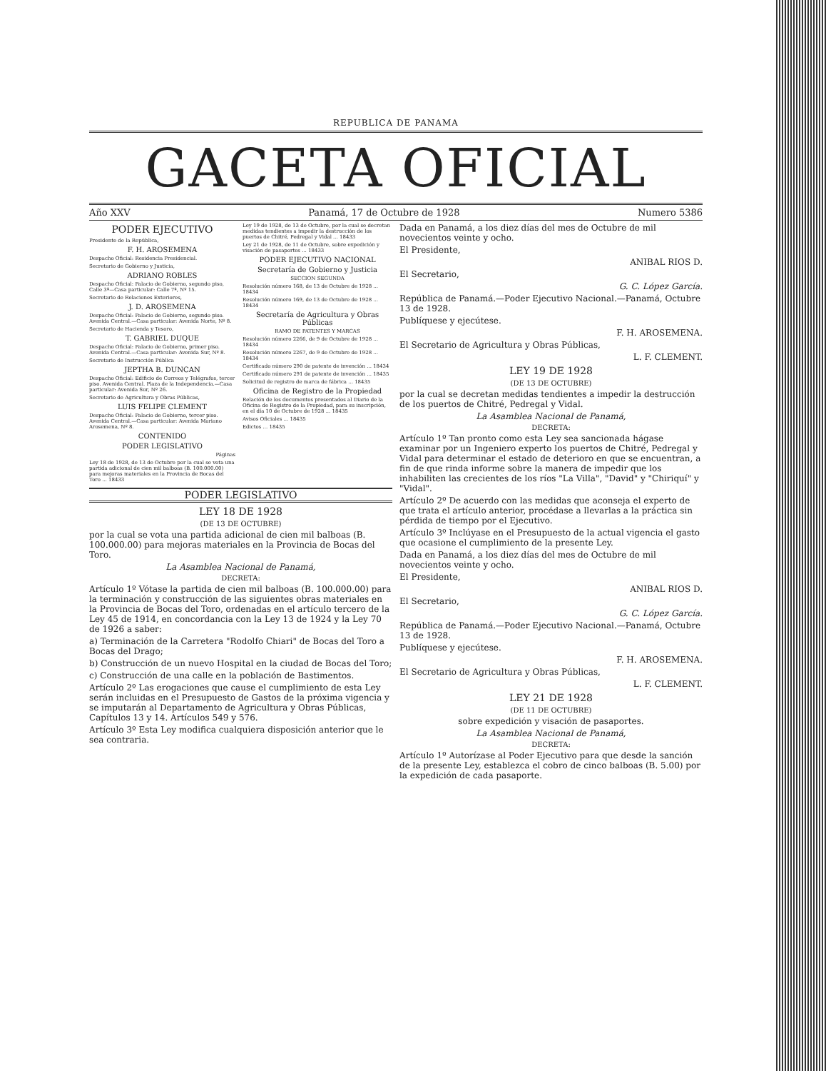REPUBLICA DE PANAMA
GACETA OFICIAL
Año XXV Panamá, 17 de Octubre de 1928 Numero 5386
PODER EJECUTIVO
Presidente de la República,
F. H. AROSEMENA
Despacho Oficial: Residencia Presidencial.
Secretario de Gobierno y Justicia,
ADRIANO ROBLES
Despacho Oficial: Palacio de Gobierno, segundo piso, Calle 3ª—Casa particular: Calle 7ª, Nº 15.
Secretario de Relaciones Exteriores,
J. D. AROSEMENA
Despacho Oficial: Palacio de Gobierno, segundo piso. Avenida Central.—Casa particular: Avenida Norte, Nº 8.
Secretario de Hacienda y Tesoro,
T. GABRIEL DUQUE
Despacho Oficial: Palacio de Gobierno, primer piso. Avenida Central.—Casa particular: Avenida Sur, Nº 8.
Secretario de Instrucción Pública
JEPTHA B. DUNCAN
Despacho Oficial: Edificio de Correos y Telégrafos, tercer piso. Avenida Central. Plaza de la Independencia.—Casa particular: Avenida Sur, Nº 26.
Secretario de Agricultura y Obras Públicas,
LUIS FELIPE CLEMENT
Despacho Oficial: Palacio de Gobierno, tercer piso. Avenida Central.—Casa particular: Avenida Mariano Arosemena, Nº 8.
CONTENIDO
PODER LEGISLATIVO
Páginas
Ley 18 de 1928, de 13 de Octubre por la cual se vota una partida adicional de cien mil balboas (B. 100.000.00) para mejoras materiales en la Provincia de Bocas del Toro ... 18433
Ley 19 de 1928, de 13 de Octubre, por la cual se decretan medidas tendientes a impedir la destrucción de los puertos de Chitré, Pedregal y Vidal ... 18433
Ley 21 de 1928, de 11 de Octubre, sobre expedición y visación de pasaportes ... 18433
PODER EJECUTIVO NACIONAL
Secretaría de Gobierno y Justicia
SECCION SEGUNDA
Resolución número 168, de 13 de Octubre de 1928 ... 18434
Resolución número 169, de 13 de Octubre de 1928 ... 18434
Secretaría de Agricultura y Obras Públicas
RAMO DE PATENTES Y MARCAS
Resolución número 2266, de 9 de Octubre de 1928 ... 18434
Resolución número 2267, de 9 de Octubre de 1928 ... 18434
Certificado número 290 de patente de invención ... 18434
Certificado número 291 de patente de invención ... 18435
Solicitud de registro de marca de fábrica ... 18435
Oficina de Registro de la Propiedad
Relación de los documentos presentados al Diario de la Oficina de Registro de la Propiedad, para su inscripción, en el día 10 de Octubre de 1928 ... 18435
Avisos Oficiales ... 18435
Edictos ... 18435
PODER LEGISLATIVO
LEY 18 DE 1928
(DE 13 DE OCTUBRE)
por la cual se vota una partida adicional de cien mil balboas (B. 100.000.00) para mejoras materiales en la Provincia de Bocas del Toro.
La Asamblea Nacional de Panamá,
DECRETA:
Artículo 1º Vótase la partida de cien mil balboas (B. 100.000.00) para la terminación y construcción de las siguientes obras materiales en la Provincia de Bocas del Toro, ordenadas en el artículo tercero de la Ley 45 de 1914, en concordancia con la Ley 13 de 1924 y la Ley 70 de 1926 a saber:
a) Terminación de la Carretera "Rodolfo Chiari" de Bocas del Toro a Bocas del Drago;
b) Construcción de un nuevo Hospital en la ciudad de Bocas del Toro;
c) Construcción de una calle en la población de Bastimentos.
Artículo 2º Las erogaciones que cause el cumplimiento de esta Ley serán incluidas en el Presupuesto de Gastos de la próxima vigencia y se imputarán al Departamento de Agricultura y Obras Públicas, Capítulos 13 y 14. Artículos 549 y 576.
Artículo 3º Esta Ley modifica cualquiera disposición anterior que le sea contraria.
Dada en Panamá, a los diez días del mes de Octubre de mil novecientos veinte y ocho.
El Presidente,
ANIBAL RIOS D.
El Secretario,
G. C. López García.
República de Panamá.—Poder Ejecutivo Nacional.—Panamá, Octubre 13 de 1928.
Publíquese y ejecútese.
F. H. AROSEMENA.
El Secretario de Agricultura y Obras Públicas,
L. F. CLEMENT.
LEY 19 DE 1928
(DE 13 DE OCTUBRE)
por la cual se decretan medidas tendientes a impedir la destrucción de los puertos de Chitré, Pedregal y Vidal.
La Asamblea Nacional de Panamá,
DECRETA:
Artículo 1º Tan pronto como esta Ley sea sancionada hágase examinar por un Ingeniero experto los puertos de Chitré, Pedregal y Vidal para determinar el estado de deterioro en que se encuentran, a fin de que rinda informe sobre la manera de impedir que los inhabiliten las crecientes de los ríos "La Villa", "David" y "Chiriquí" y "Vidal".
Artículo 2º De acuerdo con las medidas que aconseja el experto de que trata el artículo anterior, procédase a llevarlas a la práctica sin pérdida de tiempo por el Ejecutivo.
Artículo 3º Inclúyase en el Presupuesto de la actual vigencia el gasto que ocasione el cumplimiento de la presente Ley.
Dada en Panamá, a los diez días del mes de Octubre de mil novecientos veinte y ocho.
El Presidente,
ANIBAL RIOS D.
El Secretario,
G. C. López García.
República de Panamá.—Poder Ejecutivo Nacional.—Panamá, Octubre 13 de 1928.
Publíquese y ejecútese.
F. H. AROSEMENA.
El Secretario de Agricultura y Obras Públicas,
L. F. CLEMENT.
LEY 21 DE 1928
(DE 11 DE OCTUBRE)
sobre expedición y visación de pasaportes.
La Asamblea Nacional de Panamá,
DECRETA:
Artículo 1º Autorízase al Poder Ejecutivo para que desde la sanción de la presente Ley, establezca el cobro de cinco balboas (B. 5.00) por la expedición de cada pasaporte.